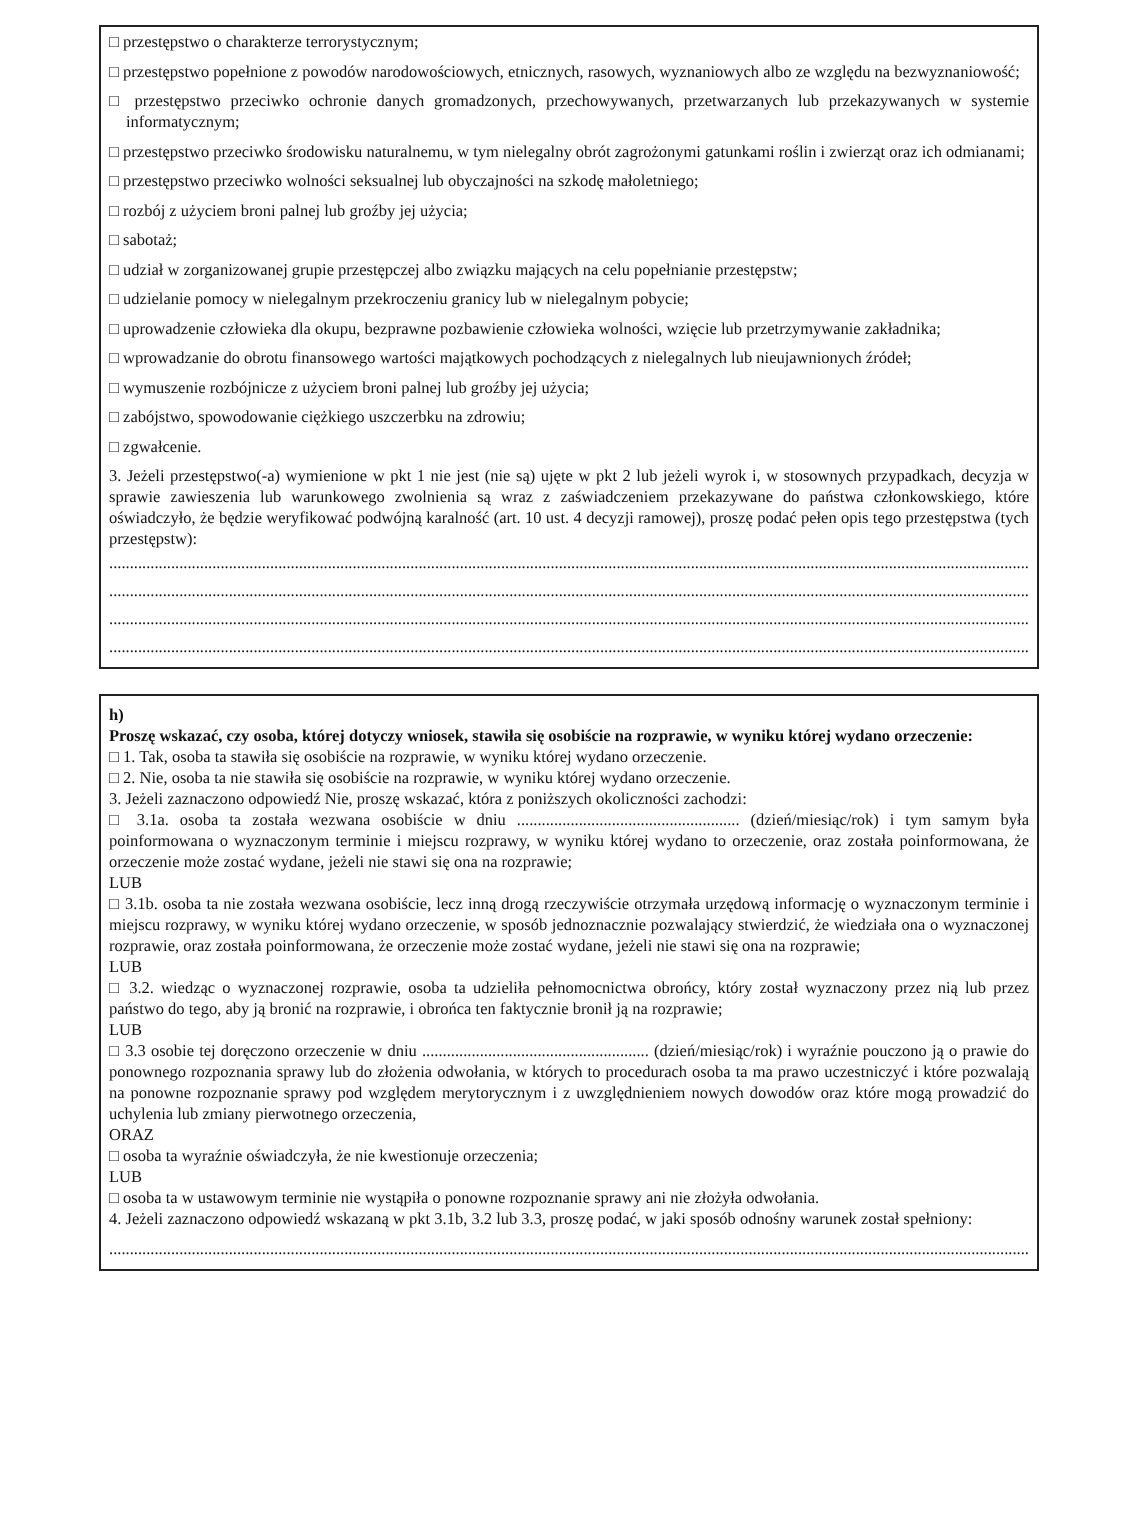□ przestępstwo o charakterze terrorystycznym;
□ przestępstwo popełnione z powodów narodowościowych, etnicznych, rasowych, wyznaniowych albo ze względu na bezwyznaniowość;
□ przestępstwo przeciwko ochronie danych gromadzonych, przechowywanych, przetwarzanych lub przekazywanych w systemie informatycznym;
□ przestępstwo przeciwko środowisku naturalnemu, w tym nielegalny obrót zagrożonymi gatunkami roślin i zwierząt oraz ich odmianami;
□ przestępstwo przeciwko wolności seksualnej lub obyczajności na szkodę małoletniego;
□ rozbój z użyciem broni palnej lub groźby jej użycia;
□ sabotaż;
□ udział w zorganizowanej grupie przestępczej albo związku mających na celu popełnianie przestępstw;
□ udzielanie pomocy w nielegalnym przekroczeniu granicy lub w nielegalnym pobycie;
□ uprowadzenie człowieka dla okupu, bezprawne pozbawienie człowieka wolności, wzięcie lub przetrzymywanie zakładnika;
□ wprowadzanie do obrotu finansowego wartości majątkowych pochodzących z nielegalnych lub nieujawnionych źródeł;
□ wymuszenie rozbójnicze z użyciem broni palnej lub groźby jej użycia;
□ zabójstwo, spowodowanie ciężkiego uszczerbku na zdrowiu;
□ zgwałcenie.
3. Jeżeli przestępstwo(-a) wymienione w pkt 1 nie jest (nie są) ujęte w pkt 2 lub jeżeli wyrok i, w stosownych przypadkach, decyzja w sprawie zawieszenia lub warunkowego zwolnienia są wraz z zaświadczeniem przekazywane do państwa członkowskiego, które oświadczyło, że będzie weryfikować podwójną karalność (art. 10 ust. 4 decyzji ramowej), proszę podać pełen opis tego przestępstwa (tych przestępstw):
........................................................................................................................................................................................................................................
........................................................................................................................................................................................................................................
........................................................................................................................................................................................................................................
........................................................................................................................................................................................................................................
h)
Proszę wskazać, czy osoba, której dotyczy wniosek, stawiła się osobiście na rozprawie, w wyniku której wydano orzeczenie:
□ 1. Tak, osoba ta stawiła się osobiście na rozprawie, w wyniku której wydano orzeczenie.
□ 2. Nie, osoba ta nie stawiła się osobiście na rozprawie, w wyniku której wydano orzeczenie.
3. Jeżeli zaznaczono odpowiedź Nie, proszę wskazać, która z poniższych okoliczności zachodzi:
□ 3.1a. osoba ta została wezwana osobiście w dniu ...................................................... (dzień/miesiąc/rok) i tym samym była poinformowana o wyznaczonym terminie i miejscu rozprawy, w wyniku której wydano to orzeczenie, oraz została poinformowana, że orzeczenie może zostać wydane, jeżeli nie stawi się ona na rozprawie;
LUB
□ 3.1b. osoba ta nie została wezwana osobiście, lecz inną drogą rzeczywiście otrzymała urzędową informację o wyznaczonym terminie i miejscu rozprawy, w wyniku której wydano orzeczenie, w sposób jednoznacznie pozwalający stwierdzić, że wiedziała ona o wyznaczonej rozprawie, oraz została poinformowana, że orzeczenie może zostać wydane, jeżeli nie stawi się ona na rozprawie;
LUB
□ 3.2. wiedząc o wyznaczonej rozprawie, osoba ta udzieliła pełnomocnictwa obrońcy, który został wyznaczony przez nią lub przez państwo do tego, aby ją bronić na rozprawie, i obrońca ten faktycznie bronił ją na rozprawie;
LUB
□ 3.3 osobie tej doręczono orzeczenie w dniu ....................................................... (dzień/miesiąc/rok) i wyraźnie pouczono ją o prawie do ponownego rozpoznania sprawy lub do złożenia odwołania, w których to procedurach osoba ta ma prawo uczestniczyć i które pozwalają na ponowne rozpoznanie sprawy pod względem merytorycznym i z uwzględnieniem nowych dowodów oraz które mogą prowadzić do uchylenia lub zmiany pierwotnego orzeczenia,
ORAZ
□ osoba ta wyraźnie oświadczyła, że nie kwestionuje orzeczenia;
LUB
□ osoba ta w ustawowym terminie nie wystąpiła o ponowne rozpoznanie sprawy ani nie złożyła odwołania.
4. Jeżeli zaznaczono odpowiedź wskazaną w pkt 3.1b, 3.2 lub 3.3, proszę podać, w jaki sposób odnośny warunek został spełniony:
........................................................................................................................................................................................................................................